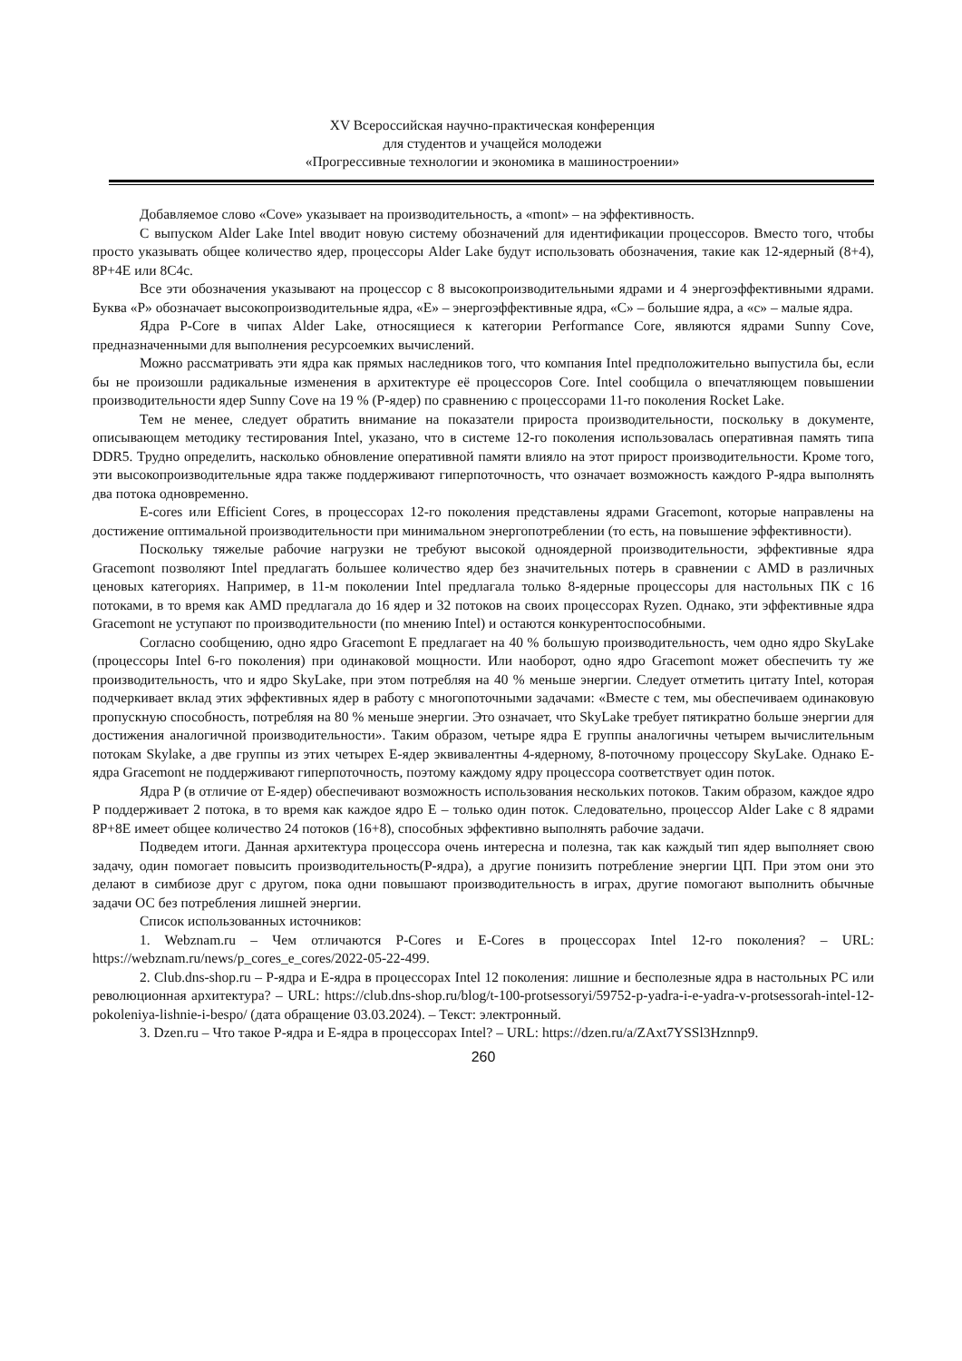XV Всероссийская научно-практическая конференция
для студентов и учащейся молодежи
«Прогрессивные технологии и экономика в машиностроении»
Добавляемое слово «Cove» указывает на производительность, а «mont» – на эффективность.
С выпуском Alder Lake Intel вводит новую систему обозначений для идентификации процессоров. Вместо того, чтобы просто указывать общее количество ядер, процессоры Alder Lake будут использовать обозначения, такие как 12-ядерный (8+4), 8P+4E или 8C4c.
Все эти обозначения указывают на процессор с 8 высокопроизводительными ядрами и 4 энергоэффективными ядрами. Буква «P» обозначает высокопроизводительные ядра, «E» – энергоэффективные ядра, «C» – большие ядра, а «c» – малые ядра.
Ядра P-Core в чипах Alder Lake, относящиеся к категории Performance Core, являются ядрами Sunny Cove, предназначенными для выполнения ресурсоемких вычислений.
Можно рассматривать эти ядра как прямых наследников того, что компания Intel предположительно выпустила бы, если бы не произошли радикальные изменения в архитектуре её процессоров Core. Intel сообщила о впечатляющем повышении производительности ядер Sunny Cove на 19 % (P-ядер) по сравнению с процессорами 11-го поколения Rocket Lake.
Тем не менее, следует обратить внимание на показатели прироста производительности, поскольку в документе, описывающем методику тестирования Intel, указано, что в системе 12-го поколения использовалась оперативная память типа DDR5. Трудно определить, насколько обновление оперативной памяти влияло на этот прирост производительности. Кроме того, эти высокопроизводительные ядра также поддерживают гиперпоточность, что означает возможность каждого P-ядра выполнять два потока одновременно.
E-cores или Efficient Cores, в процессорах 12-го поколения представлены ядрами Gracemont, которые направлены на достижение оптимальной производительности при минимальном энергопотреблении (то есть, на повышение эффективности).
Поскольку тяжелые рабочие нагрузки не требуют высокой одноядерной производительности, эффективные ядра Gracemont позволяют Intel предлагать большее количество ядер без значительных потерь в сравнении с AMD в различных ценовых категориях. Например, в 11-м поколении Intel предлагала только 8-ядерные процессоры для настольных ПК с 16 потоками, в то время как AMD предлагала до 16 ядер и 32 потоков на своих процессорах Ryzen. Однако, эти эффективные ядра Gracemont не уступают по производительности (по мнению Intel) и остаются конкурентоспособными.
Согласно сообщению, одно ядро Gracemont E предлагает на 40 % большую производительность, чем одно ядро SkyLake (процессоры Intel 6-го поколения) при одинаковой мощности. Или наоборот, одно ядро Gracemont может обеспечить ту же производительность, что и ядро SkyLake, при этом потребляя на 40 % меньше энергии. Следует отметить цитату Intel, которая подчеркивает вклад этих эффективных ядер в работу с многопоточными задачами: «Вместе с тем, мы обеспечиваем одинаковую пропускную способность, потребляя на 80 % меньше энергии. Это означает, что SkyLake требует пятикратно больше энергии для достижения аналогичной производительности». Таким образом, четыре ядра E группы аналогичны четырем вычислительным потокам Skylake, а две группы из этих четырех E-ядер эквивалентны 4-ядерному, 8-поточному процессору SkyLake. Однако E-ядра Gracemont не поддерживают гиперпоточность, поэтому каждому ядру процессора соответствует один поток.
Ядра P (в отличие от E-ядер) обеспечивают возможность использования нескольких потоков. Таким образом, каждое ядро P поддерживает 2 потока, в то время как каждое ядро E – только один поток. Следовательно, процессор Alder Lake с 8 ядрами 8P+8E имеет общее количество 24 потоков (16+8), способных эффективно выполнять рабочие задачи.
Подведем итоги. Данная архитектура процессора очень интересна и полезна, так как каждый тип ядер выполняет свою задачу, один помогает повысить производительность(P-ядра), а другие понизить потребление энергии ЦП. При этом они это делают в симбиозе друг с другом, пока одни повышают производительность в играх, другие помогают выполнить обычные задачи ОС без потребления лишней энергии.
Список использованных источников:
1. Webznam.ru – Чем отличаются P-Cores и E-Cores в процессорах Intel 12-го поколения? – URL: https://webznam.ru/news/p_cores_e_cores/2022-05-22-499.
2. Club.dns-shop.ru – P-ядра и E-ядра в процессорах Intel 12 поколения: лишние и бесполезные ядра в настольных PC или революционная архитектура? – URL: https://club.dns-shop.ru/blog/t-100-protsessoryi/59752-p-yadra-i-e-yadra-v-protsessorah-intel-12-pokoleniya-lishnie-i-bespo/ (дата обращение 03.03.2024). – Текст: электронный.
3. Dzen.ru – Что такое P-ядра и E-ядра в процессорах Intel? – URL: https://dzen.ru/a/ZAxt7YSSl3Hznnp9.
260